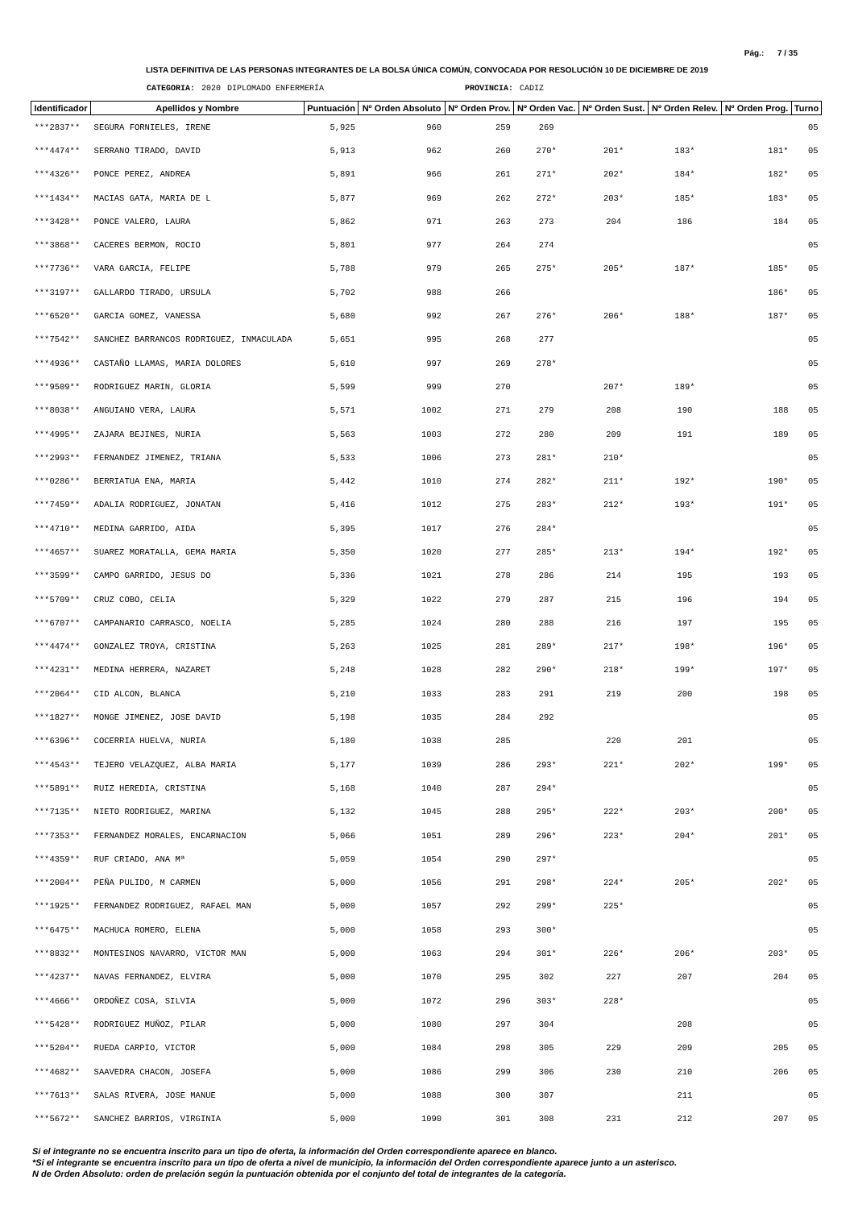Pág.: 7 / 35
LISTA DEFINITIVA DE LAS PERSONAS INTEGRANTES DE LA BOLSA ÚNICA COMÚN, CONVOCADA POR RESOLUCIÓN 10 DE DICIEMBRE DE 2019
CATEGORIA: 2020 DIPLOMADO ENFERMERÍA PROVINCIA: CADIZ
| Identificador | Apellidos y Nombre | Puntuación | Nº Orden Absoluto | Nº Orden Prov. | Nº Orden Vac. | Nº Orden Sust. | Nº Orden Relev. | Nº Orden Prog. | Turno |
| --- | --- | --- | --- | --- | --- | --- | --- | --- | --- |
| ***2837** | SEGURA FORNIELES, IRENE | 5,925 | 960 | 259 | 269 | | | | 05 |
| ***4474** | SERRANO TIRADO, DAVID | 5,913 | 962 | 260 | 270* | 201* | 183* | 181* | 05 |
| ***4326** | PONCE PEREZ, ANDREA | 5,891 | 966 | 261 | 271* | 202* | 184* | 182* | 05 |
| ***1434** | MACIAS GATA, MARIA DE L | 5,877 | 969 | 262 | 272* | 203* | 185* | 183* | 05 |
| ***3428** | PONCE VALERO, LAURA | 5,862 | 971 | 263 | 273 | 204 | 186 | 184 | 05 |
| ***3868** | CACERES BERMON, ROCIO | 5,801 | 977 | 264 | 274 | | | | 05 |
| ***7736** | VARA GARCIA, FELIPE | 5,788 | 979 | 265 | 275* | 205* | 187* | 185* | 05 |
| ***3197** | GALLARDO TIRADO, URSULA | 5,702 | 988 | 266 | | | | 186* | 05 |
| ***6520** | GARCIA GOMEZ, VANESSA | 5,680 | 992 | 267 | 276* | 206* | 188* | 187* | 05 |
| ***7542** | SANCHEZ BARRANCOS RODRIGUEZ, INMACULADA | 5,651 | 995 | 268 | 277 | | | | 05 |
| ***4936** | CASTAÑO LLAMAS, MARIA DOLORES | 5,610 | 997 | 269 | 278* | | | | 05 |
| ***9509** | RODRIGUEZ MARIN, GLORIA | 5,599 | 999 | 270 | | 207* | 189* | | 05 |
| ***8038** | ANGUIANO VERA, LAURA | 5,571 | 1002 | 271 | 279 | 208 | 190 | 188 | 05 |
| ***4995** | ZAJARA BEJINES, NURIA | 5,563 | 1003 | 272 | 280 | 209 | 191 | 189 | 05 |
| ***2993** | FERNANDEZ JIMENEZ, TRIANA | 5,533 | 1006 | 273 | 281* | 210* | | | 05 |
| ***0286** | BERRIATUA ENA, MARIA | 5,442 | 1010 | 274 | 282* | 211* | 192* | 190* | 05 |
| ***7459** | ADALIA RODRIGUEZ, JONATAN | 5,416 | 1012 | 275 | 283* | 212* | 193* | 191* | 05 |
| ***4710** | MEDINA GARRIDO, AIDA | 5,395 | 1017 | 276 | 284* | | | | 05 |
| ***4657** | SUAREZ MORATALLA, GEMA MARIA | 5,350 | 1020 | 277 | 285* | 213* | 194* | 192* | 05 |
| ***3599** | CAMPO GARRIDO, JESUS DO | 5,336 | 1021 | 278 | 286 | 214 | 195 | 193 | 05 |
| ***5709** | CRUZ COBO, CELIA | 5,329 | 1022 | 279 | 287 | 215 | 196 | 194 | 05 |
| ***6707** | CAMPANARIO CARRASCO, NOELIA | 5,285 | 1024 | 280 | 288 | 216 | 197 | 195 | 05 |
| ***4474** | GONZALEZ TROYA, CRISTINA | 5,263 | 1025 | 281 | 289* | 217* | 198* | 196* | 05 |
| ***4231** | MEDINA HERRERA, NAZARET | 5,248 | 1028 | 282 | 290* | 218* | 199* | 197* | 05 |
| ***2064** | CID ALCON, BLANCA | 5,210 | 1033 | 283 | 291 | 219 | 200 | 198 | 05 |
| ***1827** | MONGE JIMENEZ, JOSE DAVID | 5,198 | 1035 | 284 | 292 | | | | 05 |
| ***6396** | COCERRIA HUELVA, NURIA | 5,180 | 1038 | 285 | | 220 | 201 | | 05 |
| ***4543** | TEJERO VELAZQUEZ, ALBA MARIA | 5,177 | 1039 | 286 | 293* | 221* | 202* | 199* | 05 |
| ***5891** | RUIZ HEREDIA, CRISTINA | 5,168 | 1040 | 287 | 294* | | | | 05 |
| ***7135** | NIETO RODRIGUEZ, MARINA | 5,132 | 1045 | 288 | 295* | 222* | 203* | 200* | 05 |
| ***7353** | FERNANDEZ MORALES, ENCARNACION | 5,066 | 1051 | 289 | 296* | 223* | 204* | 201* | 05 |
| ***4359** | RUF CRIADO, ANA Mª | 5,059 | 1054 | 290 | 297* | | | | 05 |
| ***2004** | PEÑA PULIDO, M CARMEN | 5,000 | 1056 | 291 | 298* | 224* | 205* | 202* | 05 |
| ***1925** | FERNANDEZ RODRIGUEZ, RAFAEL MAN | 5,000 | 1057 | 292 | 299* | 225* | | | 05 |
| ***6475** | MACHUCA ROMERO, ELENA | 5,000 | 1058 | 293 | 300* | | | | 05 |
| ***8832** | MONTESINOS NAVARRO, VICTOR MAN | 5,000 | 1063 | 294 | 301* | 226* | 206* | 203* | 05 |
| ***4237** | NAVAS FERNANDEZ, ELVIRA | 5,000 | 1070 | 295 | 302 | 227 | 207 | 204 | 05 |
| ***4666** | ORDOÑEZ COSA, SILVIA | 5,000 | 1072 | 296 | 303* | 228* | | | 05 |
| ***5428** | RODRIGUEZ MUÑOZ, PILAR | 5,000 | 1080 | 297 | 304 | | 208 | | 05 |
| ***5204** | RUEDA CARPIO, VICTOR | 5,000 | 1084 | 298 | 305 | 229 | 209 | 205 | 05 |
| ***4682** | SAAVEDRA CHACON, JOSEFA | 5,000 | 1086 | 299 | 306 | 230 | 210 | 206 | 05 |
| ***7613** | SALAS RIVERA, JOSE MANUE | 5,000 | 1088 | 300 | 307 | | 211 | | 05 |
| ***5672** | SANCHEZ BARRIOS, VIRGINIA | 5,000 | 1090 | 301 | 308 | 231 | 212 | 207 | 05 |
Si el integrante no se encuentra inscrito para un tipo de oferta, la información del Orden correspondiente aparece en blanco.
*Si el integrante se encuentra inscrito para un tipo de oferta a nivel de municipio, la información del Orden correspondiente aparece junto a un asterisco.
N de Orden Absoluto: orden de prelación según la puntuación obtenida por el conjunto del total de integrantes de la categoría.